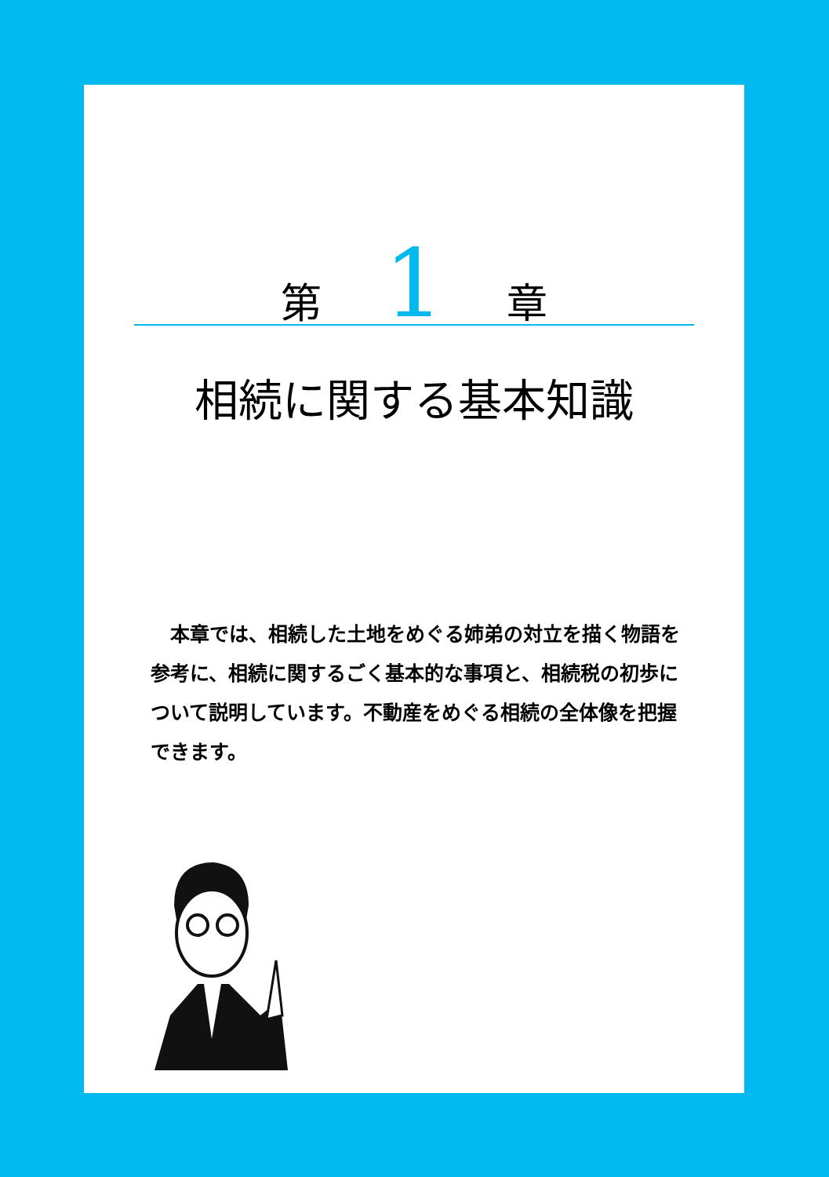第 1 章
相続に関する基本知識
本章では、相続した土地をめぐる姉弟の対立を描く物語を参考に、相続に関するごく基本的な事項と、相続税の初歩について説明しています。不動産をめぐる相続の全体像を把握できます。